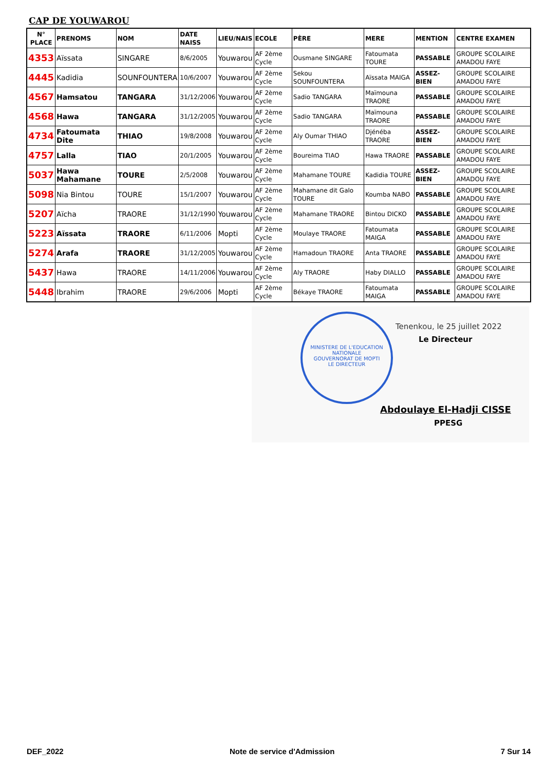CAP DE YOUWAROU
| N° PLACE | PRENOMS | NOM | DATE NAISS | LIEU/NAIS | ECOLE | PÈRE | MERE | MENTION | CENTRE EXAMEN |
| --- | --- | --- | --- | --- | --- | --- | --- | --- | --- |
| 4353 | Aïssata | SINGARE | 8/6/2005 | Youwarou | AF 2ème Cycle | Ousmane SINGARE | Fatoumata TOURE | PASSABLE | GROUPE SCOLAIRE AMADOU FAYE |
| 4445 | Kadidia | SOUNFOUNTERA | 10/6/2007 | Youwarou | AF 2ème Cycle | Sekou SOUNFOUNTERA | Aïssata MAIGA | ASSEZ-BIEN | GROUPE SCOLAIRE AMADOU FAYE |
| 4567 | Hamsatou | TANGARA | 31/12/2006 | Youwarou | AF 2ème Cycle | Sadio TANGARA | Maïmouna TRAORE | PASSABLE | GROUPE SCOLAIRE AMADOU FAYE |
| 4568 | Hawa | TANGARA | 31/12/2005 | Youwarou | AF 2ème Cycle | Sadio TANGARA | Maïmouna TRAORE | PASSABLE | GROUPE SCOLAIRE AMADOU FAYE |
| 4734 | Fatoumata Dite | THIAO | 19/8/2008 | Youwarou | AF 2ème Cycle | Aly Oumar THIAO | Djénéba TRAORE | ASSEZ-BIEN | GROUPE SCOLAIRE AMADOU FAYE |
| 4757 | Lalla | TIAO | 20/1/2005 | Youwarou | AF 2ème Cycle | Boureima TIAO | Hawa TRAORE | PASSABLE | GROUPE SCOLAIRE AMADOU FAYE |
| 5037 | Hawa Mahamane | TOURE | 2/5/2008 | Youwarou | AF 2ème Cycle | Mahamane TOURE | Kadidia TOURE | ASSEZ-BIEN | GROUPE SCOLAIRE AMADOU FAYE |
| 5098 | Nia Bintou | TOURE | 15/1/2007 | Youwarou | AF 2ème Cycle | Mahamane dit Galo TOURE | Koumba NABO | PASSABLE | GROUPE SCOLAIRE AMADOU FAYE |
| 5207 | Aïcha | TRAORE | 31/12/1990 | Youwarou | AF 2ème Cycle | Mahamane TRAORE | Bintou DICKO | PASSABLE | GROUPE SCOLAIRE AMADOU FAYE |
| 5223 | Aïssata | TRAORE | 6/11/2006 | Mopti | AF 2ème Cycle | Moulaye TRAORE | Fatoumata MAIGA | PASSABLE | GROUPE SCOLAIRE AMADOU FAYE |
| 5274 | Arafa | TRAORE | 31/12/2005 | Youwarou | AF 2ème Cycle | Hamadoun TRAORE | Anta TRAORE | PASSABLE | GROUPE SCOLAIRE AMADOU FAYE |
| 5437 | Hawa | TRAORE | 14/11/2006 | Youwarou | AF 2ème Cycle | Aly TRAORE | Haby DIALLO | PASSABLE | GROUPE SCOLAIRE AMADOU FAYE |
| 5448 | Ibrahim | TRAORE | 29/6/2006 | Mopti | AF 2ème Cycle | Békaye TRAORE | Fatoumata MAIGA | PASSABLE | GROUPE SCOLAIRE AMADOU FAYE |
MINISTERE DE L'EDUCATION NATIONALE
GOUVERNORAT DE MOPTI
LE DIRECTEUR
Tenenkou, le 25 juillet 2022
Le Directeur
Abdoulaye El-Hadji CISSE
PPESG
DEF_2022 Note de service d'Admission 7 Sur 14